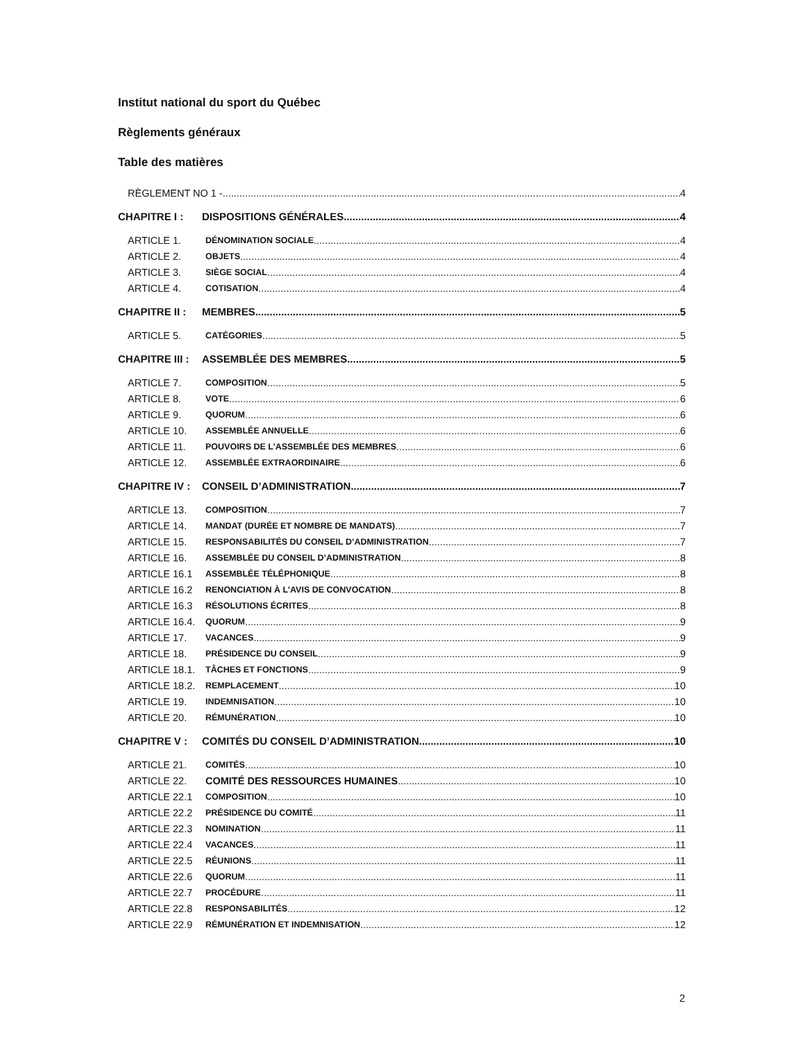Institut national du sport du Québec
Règlements généraux
Table des matières
RÈGLEMENT NO 1 - 4
CHAPITRE I : DISPOSITIONS GÉNÉRALES 4
ARTICLE 1. DÉNOMINATION SOCIALE 4
ARTICLE 2. OBJETS 4
ARTICLE 3. SIÈGE SOCIAL 4
ARTICLE 4. COTISATION 4
CHAPITRE II : MEMBRES 5
ARTICLE 5. CATÉGORIES 5
CHAPITRE III : ASSEMBLÉE DES MEMBRES 5
ARTICLE 7. COMPOSITION 5
ARTICLE 8. VOTE 6
ARTICLE 9. QUORUM 6
ARTICLE 10. ASSEMBLÉE ANNUELLE 6
ARTICLE 11. POUVOIRS DE L’ASSEMBLÉE DES MEMBRES 6
ARTICLE 12. ASSEMBLÉE EXTRAORDINAIRE 6
CHAPITRE IV : CONSEIL D’ADMINISTRATION 7
ARTICLE 13. COMPOSITION 7
ARTICLE 14. MANDAT (DURÉE ET NOMBRE DE MANDATS) 7
ARTICLE 15. RESPONSABILITÉS DU CONSEIL D’ADMINISTRATION 7
ARTICLE 16. ASSEMBLÉE DU CONSEIL D’ADMINISTRATION 8
ARTICLE 16.1 ASSEMBLÉE TÉLÉPHONIQUE 8
ARTICLE 16.2 RENONCIATION À L’AVIS DE CONVOCATION 8
ARTICLE 16.3 RÉSOLUTIONS ÉCRITES 8
ARTICLE 16.4. QUORUM 9
ARTICLE 17. VACANCES 9
ARTICLE 18. PRÉSIDENCE DU CONSEIL 9
ARTICLE 18.1. TÂCHES ET FONCTIONS 9
ARTICLE 18.2. REMPLACEMENT 10
ARTICLE 19. INDEMNISATION 10
ARTICLE 20. RÉMUNÉRATION 10
CHAPITRE V : COMITÉS DU CONSEIL D’ADMINISTRATION 10
ARTICLE 21. COMITÉS 10
ARTICLE 22. COMITÉ DES RESSOURCES HUMAINES 10
ARTICLE 22.1 COMPOSITION 10
ARTICLE 22.2 PRÉSIDENCE DU COMITÉ 11
ARTICLE 22.3 NOMINATION 11
ARTICLE 22.4 VACANCES 11
ARTICLE 22.5 RÉUNIONS 11
ARTICLE 22.6 QUORUM 11
ARTICLE 22.7 PROCÉDURE 11
ARTICLE 22.8 RESPONSABILITÉS 12
ARTICLE 22.9 RÉMUNÉRATION ET INDEMNISATION 12
2